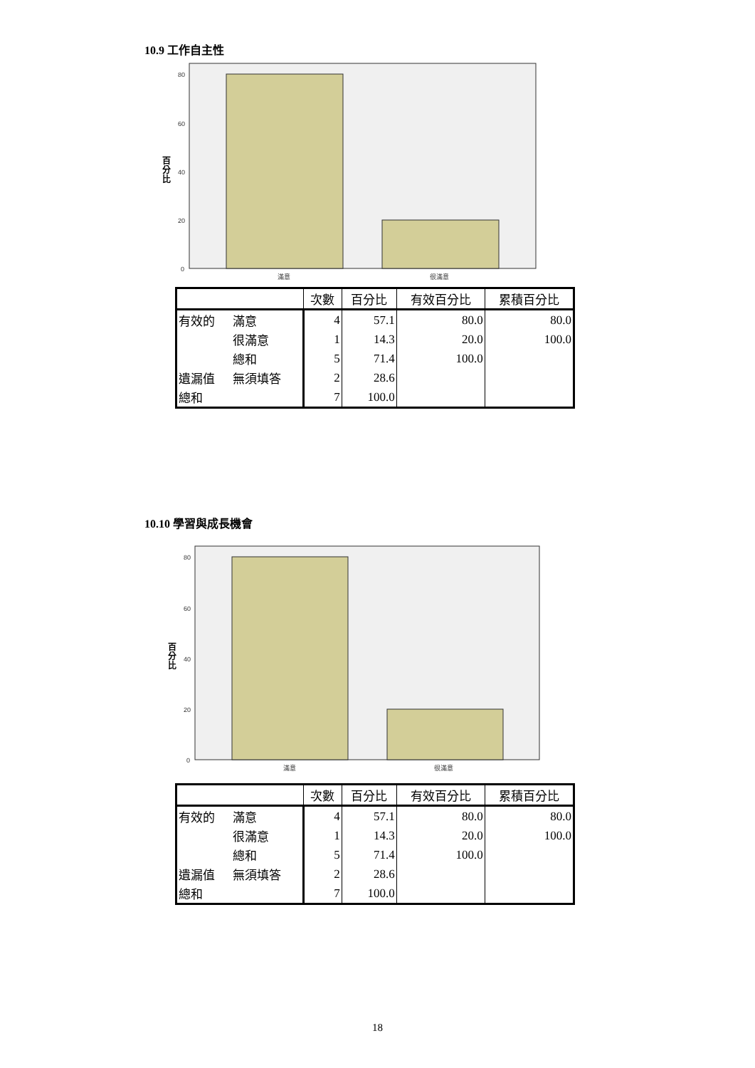10.9 工作自主性
80
60
40
20
0
滿意
很滿意
百
分
比
| | | 次數 | 百分比 | 有效百分比 | 累積百分比 |
| --- | --- | --- | --- | --- | --- |
| 有效的 | 滿意 | 4 | 57.1 | 80.0 | 80.0 |
| | 很滿意 | 1 | 14.3 | 20.0 | 100.0 |
| | 總和 | 5 | 71.4 | 100.0 | |
| 遺漏值 | 無須填答 | 2 | 28.6 | | |
| 總和 | | 7 | 100.0 | | |
10.10 學習與成長機會
80
60
40
20
0
滿意
很滿意
百
分
比
| | | 次數 | 百分比 | 有效百分比 | 累積百分比 |
| --- | --- | --- | --- | --- | --- |
| 有效的 | 滿意 | 4 | 57.1 | 80.0 | 80.0 |
| | 很滿意 | 1 | 14.3 | 20.0 | 100.0 |
| | 總和 | 5 | 71.4 | 100.0 | |
| 遺漏值 | 無須填答 | 2 | 28.6 | | |
| 總和 | | 7 | 100.0 | | |
18